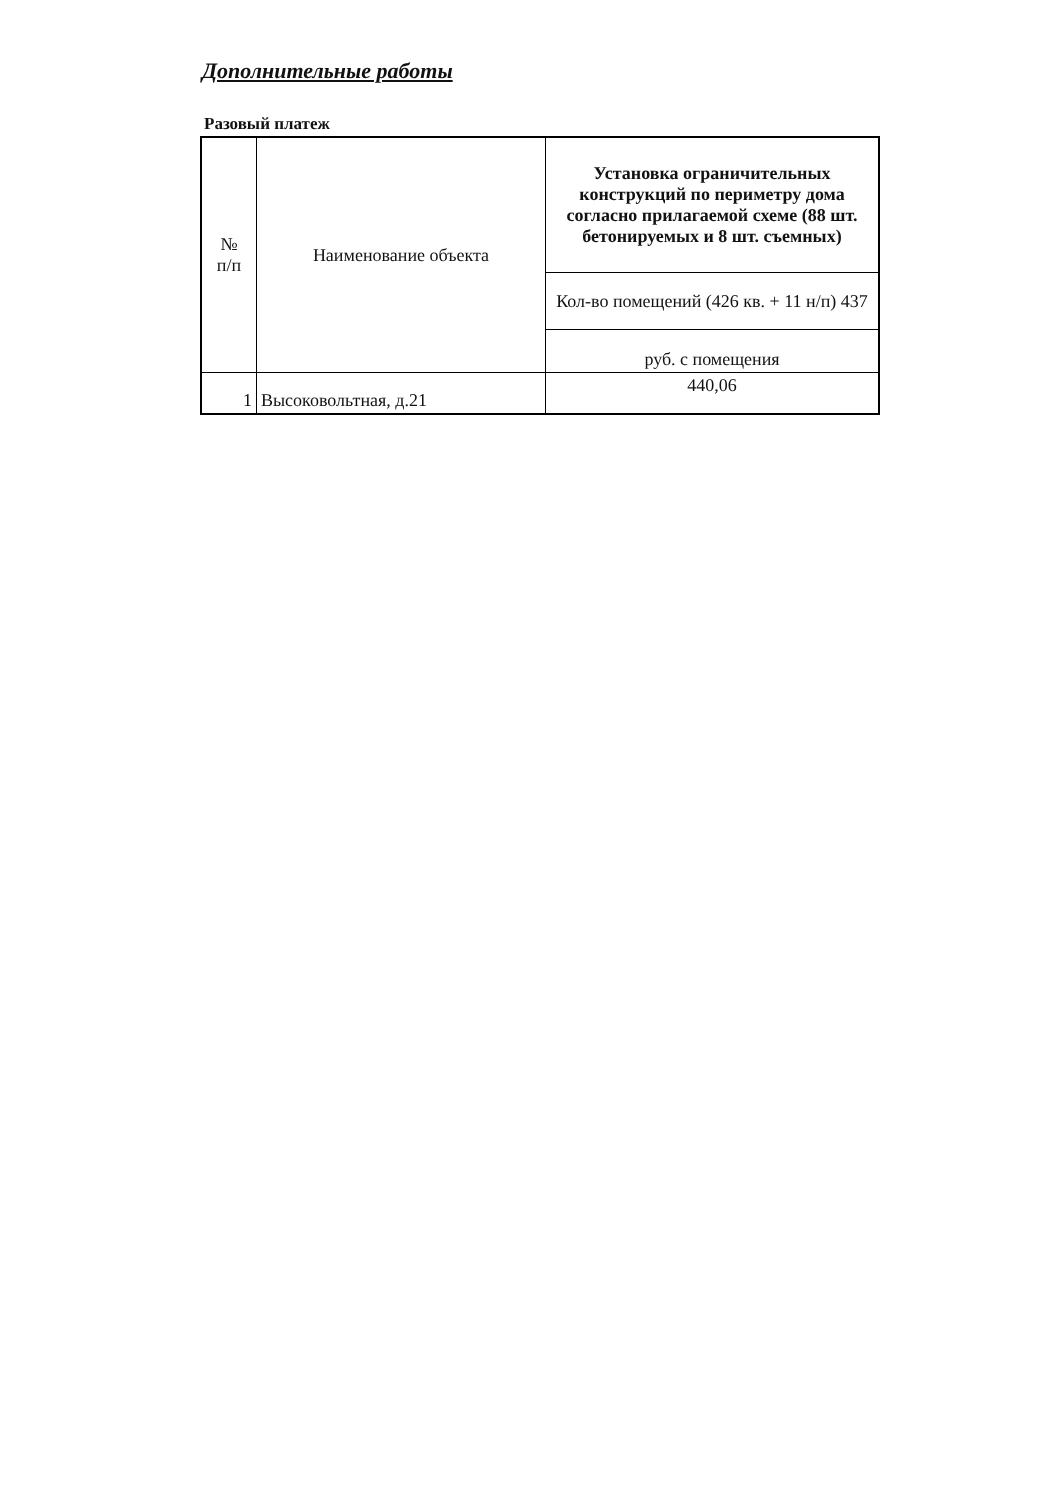Дополнительные работы
Разовый платеж
| № п/п | Наименование объекта | Установка ограничительных конструкций по периметру дома согласно прилагаемой схеме (88 шт. бетонируемых и 8 шт. съемных) |
| --- | --- | --- |
| | | Кол-во помещений (426 кв. + 11 н/п) 437 |
| | | руб. с помещения |
| 1 | Высоковольтная, д.21 | 440,06 |